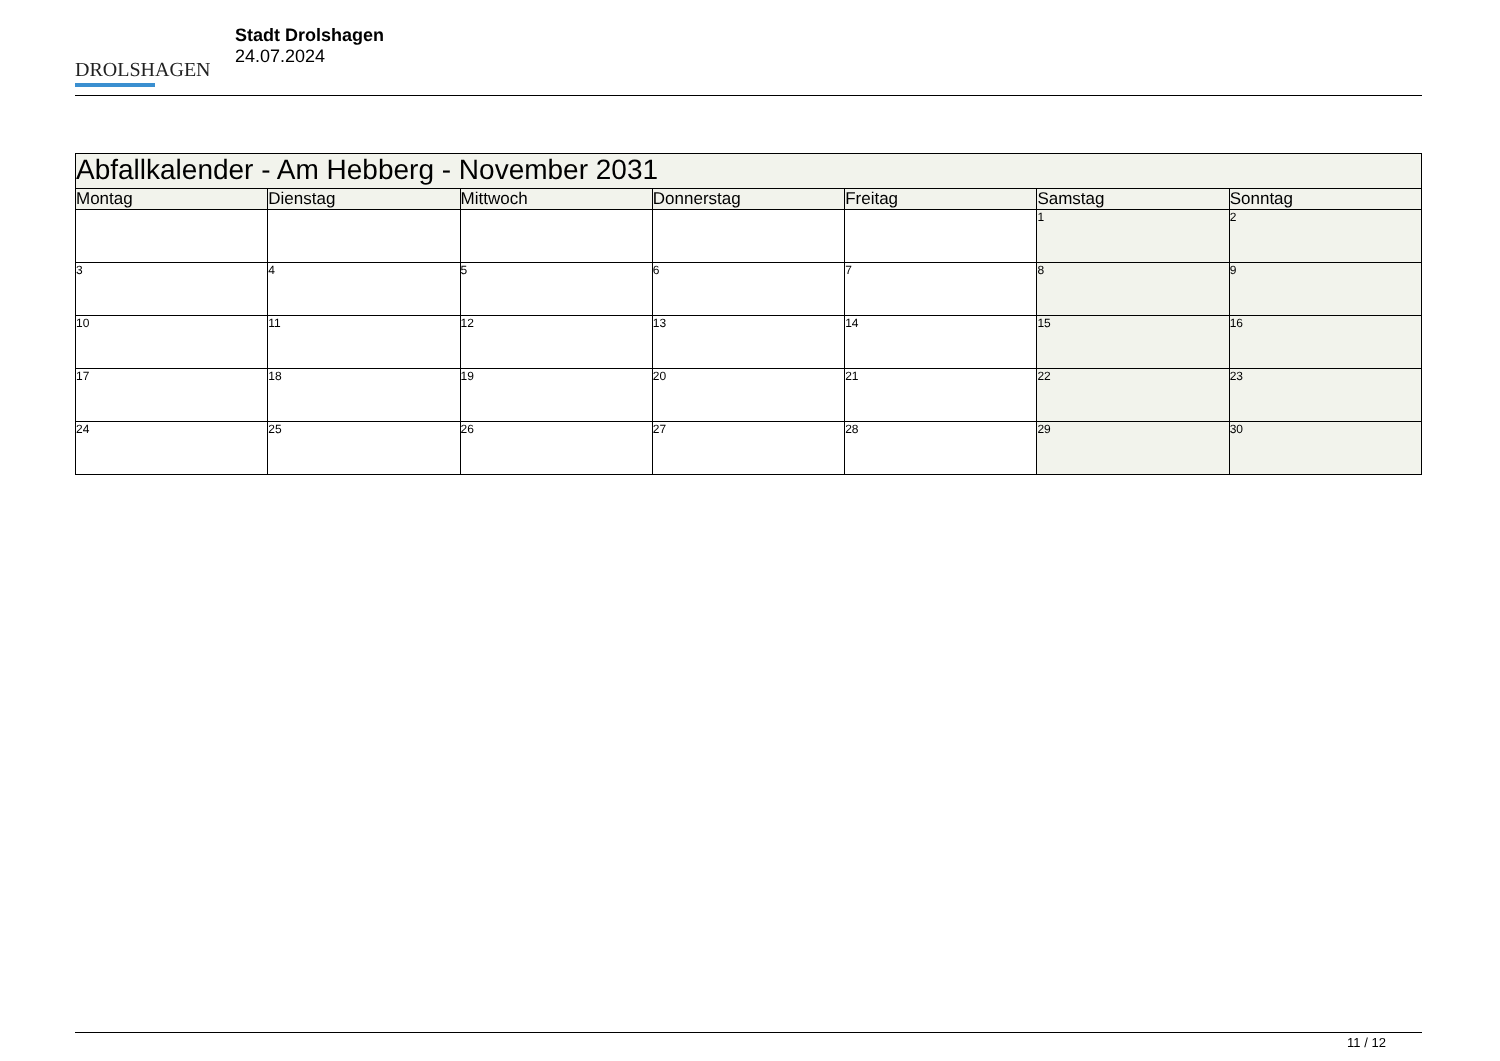DROLSHAGEN
Stadt Drolshagen
24.07.2024
| Abfallkalender - Am Hebberg - November 2031 | | | | | | |
| --- | --- | --- | --- | --- | --- | --- |
| Montag | Dienstag | Mittwoch | Donnerstag | Freitag | Samstag | Sonntag |
| | | | | | 1 | 2 |
| 3 | 4 | 5 | 6 | 7 | 8 | 9 |
| 10 | 11 | 12 | 13 | 14 | 15 | 16 |
| 17 | 18 | 19 | 20 | 21 | 22 | 23 |
| 24 | 25 | 26 | 27 | 28 | 29 | 30 |
11 / 12